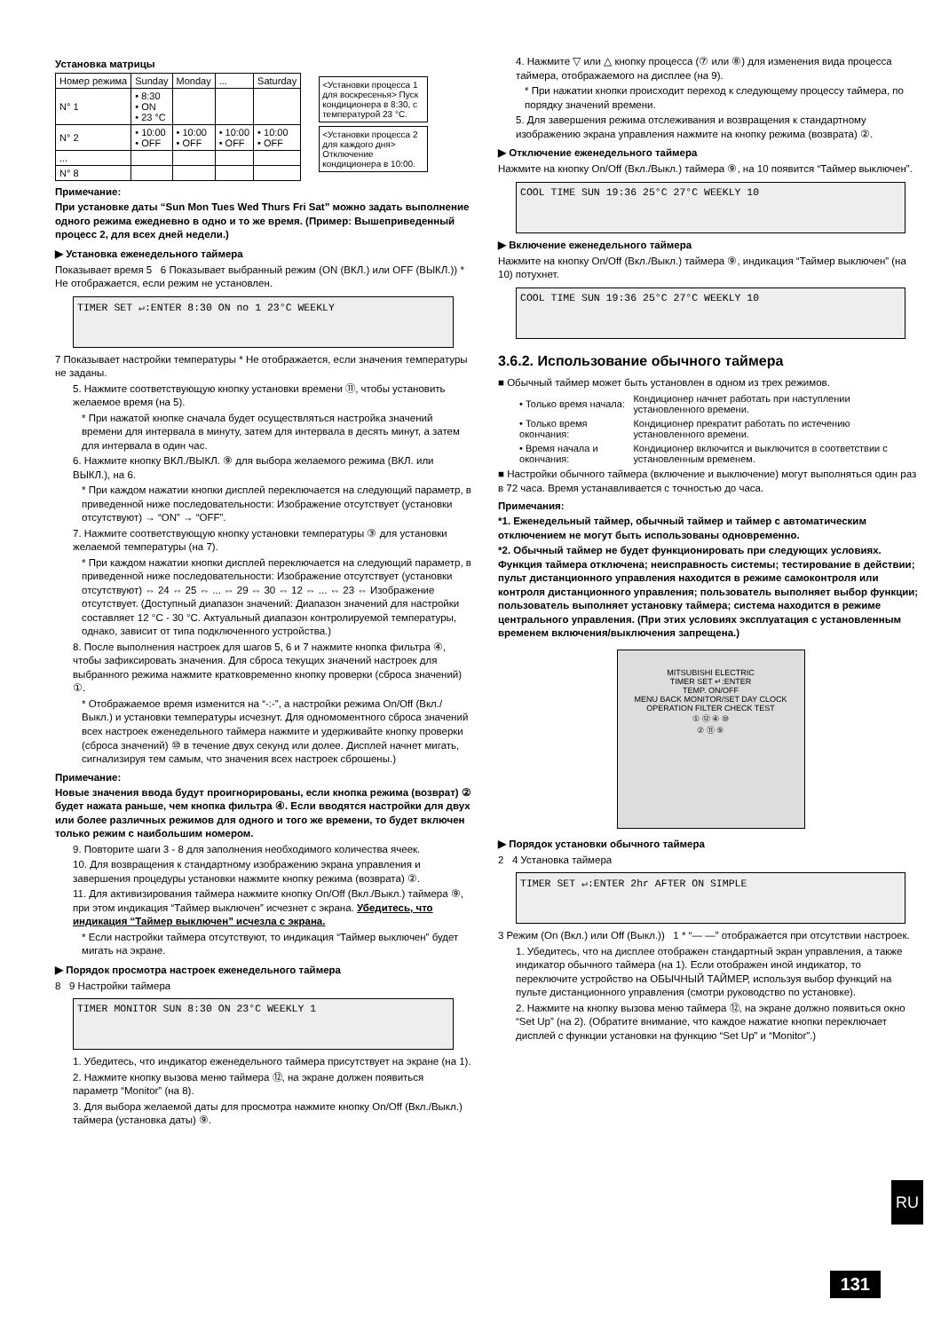Установка матрицы
| Номер режима | Sunday | Monday | ... | Saturday |
| --- | --- | --- | --- | --- |
| N° 1 | • 8:30 • ON • 23 °C | | | |
| N° 2 | • 10:00 • OFF | • 10:00 • OFF | • 10:00 • OFF | • 10:00 • OFF |
| ... | | | | |
| N° 8 | | | | |
<Установки процесса 1 для воскресенья> Пуск кондиционера в 8:30, с температурой 23 °C.
<Установки процесса 2 для каждого дня> Отключение кондиционера в 10:00.
Примечание:
При установке даты “Sun Mon Tues Wed Thurs Fri Sat” можно задать выполнение одного режима ежедневно в одно и то же время. (Пример: Вышеприведенный процесс 2, для всех дней недели.)
▶ Установка еженедельного таймера
Показывает время 5 6 Показывает выбранный режим (ON (ВКЛ.) или OFF (ВЫКЛ.)) * Не отображается, если режим не установлен.
TIMER SET ↵:ENTER 8:30 ON no 1 23°C WEEKLY
7 Показывает настройки температуры * Не отображается, если значения температуры не заданы.
5. Нажмите соответствующую кнопку установки времени ⑪, чтобы установить желаемое время (на 5).
* При нажатой кнопке сначала будет осуществляться настройка значений времени для интервала в минуту, затем для интервала в десять минут, а затем для интервала в один час.
6. Нажмите кнопку ВКЛ./ВЫКЛ. ⑨ для выбора желаемого режима (ВКЛ. или ВЫКЛ.), на 6.
* При каждом нажатии кнопки дисплей переключается на следующий параметр, в приведенной ниже последовательности: Изображение отсутствует (установки отсутствуют) → “ON” → “OFF”.
7. Нажмите соответствующую кнопку установки температуры ③ для установки желаемой температуры (на 7).
* При каждом нажатии кнопки дисплей переключается на следующий параметр, в приведенной ниже последовательности: Изображение отсутствует (установки отсутствуют) ⇔ 24 ⇔ 25 ⇔ ... ⇔ 29 ⇔ 30 ⇔ 12 ⇔ ... ⇔ 23 ⇔ Изображение отсутствует. (Доступный диапазон значений: Диапазон значений для настройки составляет 12 °C - 30 °C. Актуальный диапазон контролируемой температуры, однако, зависит от типа подключенного устройства.)
8. После выполнения настроек для шагов 5, 6 и 7 нажмите кнопка фильтра ④, чтобы зафиксировать значения. Для сброса текущих значений настроек для выбранного режима нажмите кратковременно кнопку проверки (сброса значений) ①.
* Отображаемое время изменится на “-:-”, а настройки режима On/Off (Вкл./Выкл.) и установки температуры исчезнут. Для одномоментного сброса значений всех настроек еженедельного таймера нажмите и удерживайте кнопку проверки (сброса значений) ⑩ в течение двух секунд или долее. Дисплей начнет мигать, сигнализируя тем самым, что значения всех настроек сброшены.)
Примечание:
Новые значения ввода будут проигнорированы, если кнопка режима (возврат) ② будет нажата раньше, чем кнопка фильтра ④. Если вводятся настройки для двух или более различных режимов для одного и того же времени, то будет включен только режим с наибольшим номером.
9. Повторите шаги 3 - 8 для заполнения необходимого количества ячеек.
10. Для возвращения к стандартному изображению экрана управления и завершения процедуры установки нажмите кнопку режима (возврата) ②.
11. Для активизирования таймера нажмите кнопку On/Off (Вкл./Выкл.) таймера ⑨, при этом индикация “Таймер выключен” исчезнет с экрана. Убедитесь, что индикация “Таймер выключен” исчезла с экрана.
* Если настройки таймера отсутствуют, то индикация “Таймер выключен” будет мигать на экране.
▶ Порядок просмотра настроек еженедельного таймера
8 9 Настройки таймера
TIMER MONITOR SUN 8:30 ON 23°C WEEKLY 1
1. Убедитесь, что индикатор еженедельного таймера присутствует на экране (на 1).
2. Нажмите кнопку вызова меню таймера ⑫, на экране должен появиться параметр “Monitor” (на 8).
3. Для выбора желаемой даты для просмотра нажмите кнопку On/Off (Вкл./Выкл.) таймера (установка даты) ⑨.
4. Нажмите ▽ или △ кнопку процесса (⑦ или ⑧) для изменения вида процесса таймера, отображаемого на дисплее (на 9).
* При нажатии кнопки происходит переход к следующему процессу таймера, по порядку значений времени.
5. Для завершения режима отслеживания и возвращения к стандартному изображению экрана управления нажмите на кнопку режима (возврата) ②.
▶ Отключение еженедельного таймера
Нажмите на кнопку On/Off (Вкл./Выкл.) таймера ⑨, на 10 появится “Таймер выключен”.
COOL TIME SUN 19:36 25°C 27°C WEEKLY 10
▶ Включение еженедельного таймера
Нажмите на кнопку On/Off (Вкл./Выкл.) таймера ⑨, индикация “Таймер выключен” (на 10) потухнет.
COOL TIME SUN 19:36 25°C 27°C WEEKLY 10
3.6.2. Использование обычного таймера
■ Обычный таймер может быть установлен в одном из трех режимов.
| • Только время начала: | Кондиционер начнет работать при наступлении установленного времени. |
| • Только время окончания: | Кондиционер прекратит работать по истечению установленного времени. |
| • Время начала и окончания: | Кондиционер включится и выключится в соответствии с установленным временем. |
■ Настройки обычного таймера (включение и выключение) могут выполняться один раз в 72 часа. Время устанавливается с точностью до часа.
Примечания:
*1. Еженедельный таймер, обычный таймер и таймер с автоматическим отключением не могут быть использованы одновременно.
*2. Обычный таймер не будет функционировать при следующих условиях. Функция таймера отключена; неисправность системы; тестирование в действии; пульт дистанционного управления находится в режиме самоконтроля или контроля дистанционного управления; пользователь выполняет выбор функции; пользователь выполняет установку таймера; система находится в режиме центрального управления. (При этих условиях эксплуатация с установленным временем включения/выключения запрещена.)
MITSUBISHI ELECTRIC
TIMER SET ↵:ENTER
TEMP. ON/OFF
MENU BACK MONITOR/SET DAY CLOCK OPERATION FILTER CHECK TEST
① ⑫ ④ ⑩
② ⑪ ⑨
▶ Порядок установки обычного таймера
2 4 Установка таймера
TIMER SET ↵:ENTER 2hr AFTER ON SIMPLE
3 Режим (On (Вкл.) или Off (Выкл.)) 1 * “— —” отображается при отсутствии настроек.
1. Убедитесь, что на дисплее отображен стандартный экран управления, а также индикатор обычного таймера (на 1). Если отображен иной индикатор, то переключите устройство на ОБЫЧНЫЙ ТАЙМЕР, используя выбор функций на пульте дистанционного управления (смотри руководство по установке).
2. Нажмите на кнопку вызова меню таймера ⑫, на экране должно появиться окно “Set Up” (на 2). (Обратите внимание, что каждое нажатие кнопки переключает дисплей с функции установки на функцию “Set Up” и “Monitor”.)
RU
131